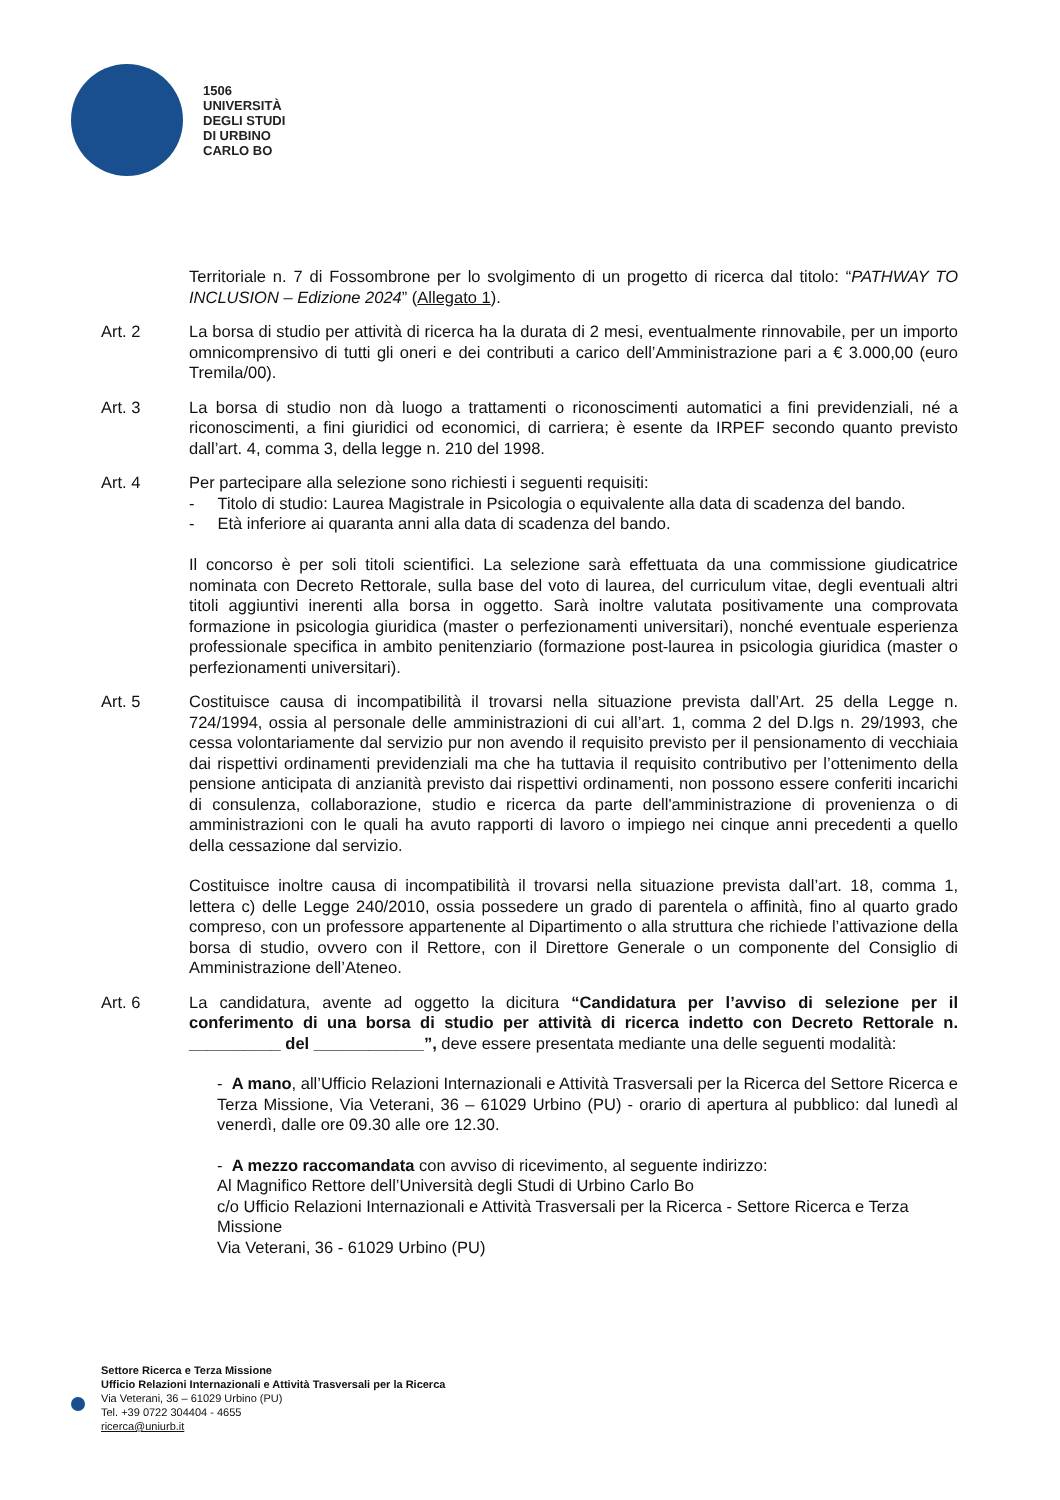1506
UNIVERSITÀ
DEGLI STUDI
DI URBINO
CARLO BO
Territoriale n. 7 di Fossombrone per lo svolgimento di un progetto di ricerca dal titolo: “PATHWAY TO INCLUSION – Edizione 2024” (Allegato 1).
Art. 2 La borsa di studio per attività di ricerca ha la durata di 2 mesi, eventualmente rinnovabile, per un importo omnicomprensivo di tutti gli oneri e dei contributi a carico dell’Amministrazione pari a € 3.000,00 (euro Tremila/00).
Art. 3 La borsa di studio non dà luogo a trattamenti o riconoscimenti automatici a fini previdenziali, né a riconoscimenti, a fini giuridici od economici, di carriera; è esente da IRPEF secondo quanto previsto dall’art. 4, comma 3, della legge n. 210 del 1998.
Art. 4 Per partecipare alla selezione sono richiesti i seguenti requisiti:
- Titolo di studio: Laurea Magistrale in Psicologia o equivalente alla data di scadenza del bando.
- Età inferiore ai quaranta anni alla data di scadenza del bando.
Il concorso è per soli titoli scientifici. La selezione sarà effettuata da una commissione giudicatrice nominata con Decreto Rettorale, sulla base del voto di laurea, del curriculum vitae, degli eventuali altri titoli aggiuntivi inerenti alla borsa in oggetto. Sarà inoltre valutata positivamente una comprovata formazione in psicologia giuridica (master o perfezionamenti universitari), nonché eventuale esperienza professionale specifica in ambito penitenziario (formazione post-laurea in psicologia giuridica (master o perfezionamenti universitari).
Art. 5 Costituisce causa di incompatibilità il trovarsi nella situazione prevista dall’Art. 25 della Legge n. 724/1994, ossia al personale delle amministrazioni di cui all’art. 1, comma 2 del D.lgs n. 29/1993, che cessa volontariamente dal servizio pur non avendo il requisito previsto per il pensionamento di vecchiaia dai rispettivi ordinamenti previdenziali ma che ha tuttavia il requisito contributivo per l’ottenimento della pensione anticipata di anzianità previsto dai rispettivi ordinamenti, non possono essere conferiti incarichi di consulenza, collaborazione, studio e ricerca da parte dell'amministrazione di provenienza o di amministrazioni con le quali ha avuto rapporti di lavoro o impiego nei cinque anni precedenti a quello della cessazione dal servizio.
Costituisce inoltre causa di incompatibilità il trovarsi nella situazione prevista dall’art. 18, comma 1, lettera c) delle Legge 240/2010, ossia possedere un grado di parentela o affinità, fino al quarto grado compreso, con un professore appartenente al Dipartimento o alla struttura che richiede l’attivazione della borsa di studio, ovvero con il Rettore, con il Direttore Generale o un componente del Consiglio di Amministrazione dell’Ateneo.
Art. 6 La candidatura, avente ad oggetto la dicitura “Candidatura per l’avviso di selezione per il conferimento di una borsa di studio per attività di ricerca indetto con Decreto Rettorale n. __________ del ____________”, deve essere presentata mediante una delle seguenti modalità:
- A mano, all’Ufficio Relazioni Internazionali e Attività Trasversali per la Ricerca del Settore Ricerca e Terza Missione, Via Veterani, 36 – 61029 Urbino (PU) - orario di apertura al pubblico: dal lunedì al venerdì, dalle ore 09.30 alle ore 12.30.
- A mezzo raccomandata con avviso di ricevimento, al seguente indirizzo:
Al Magnifico Rettore dell’Università degli Studi di Urbino Carlo Bo
c/o Ufficio Relazioni Internazionali e Attività Trasversali per la Ricerca - Settore Ricerca e Terza Missione
Via Veterani, 36 - 61029 Urbino (PU)
Settore Ricerca e Terza Missione
Ufficio Relazioni Internazionali e Attività Trasversali per la Ricerca
Via Veterani, 36 – 61029 Urbino (PU)
Tel. +39 0722 304404 - 4655
ricerca@uniurb.it